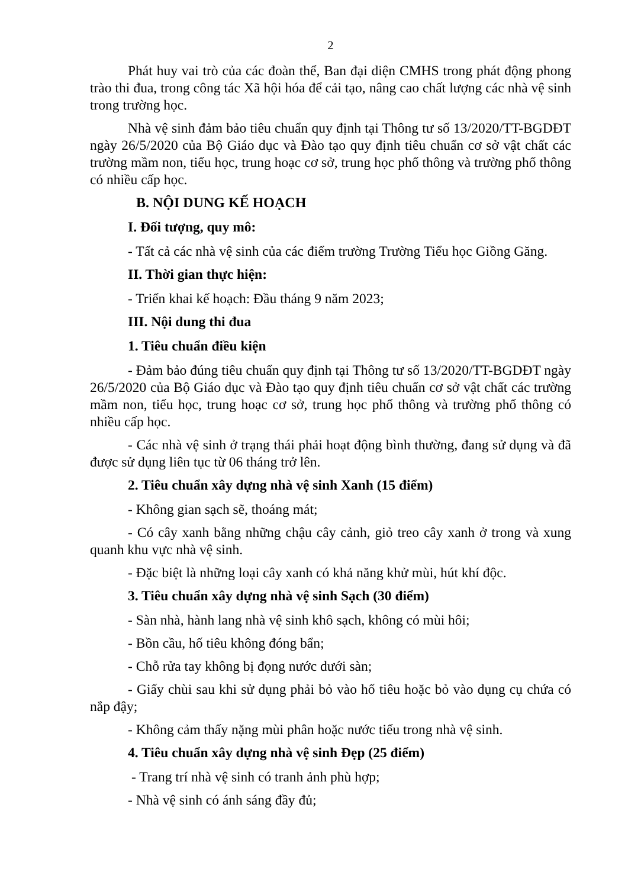2
Phát huy vai trò của các đoàn thể, Ban đại diện CMHS trong phát động phong trào thi đua, trong công tác Xã hội hóa để cải tạo, nâng cao chất lượng các nhà vệ sinh trong trường học.
Nhà vệ sinh đảm bảo tiêu chuẩn quy định tại Thông tư số 13/2020/TT-BGDĐT ngày 26/5/2020 của Bộ Giáo dục và Đào tạo quy định tiêu chuẩn cơ sở vật chất các trường mầm non, tiểu học, trung hoạc cơ sở, trung học phổ thông và trường phổ thông có nhiều cấp học.
B. NỘI DUNG KẾ HOẠCH
I. Đối tượng, quy mô:
- Tất cả các nhà vệ sinh của các điểm trường Trường Tiểu học Giồng Găng.
II. Thời gian thực hiện:
- Triển khai kế hoạch: Đầu tháng 9 năm 2023;
III. Nội dung thi đua
1. Tiêu chuẩn điều kiện
- Đảm bảo đúng tiêu chuẩn quy định tại Thông tư số 13/2020/TT-BGDĐT ngày 26/5/2020 của Bộ Giáo dục và Đào tạo quy định tiêu chuẩn cơ sở vật chất các trường mầm non, tiểu học, trung hoạc cơ sở, trung học phổ thông và trường phổ thông có nhiều cấp học.
- Các nhà vệ sinh ở trạng thái phải hoạt động bình thường, đang sử dụng và đã được sử dụng liên tục từ 06 tháng trở lên.
2. Tiêu chuẩn xây dựng nhà vệ sinh Xanh (15 điểm)
- Không gian sạch sẽ, thoáng mát;
- Có cây xanh bằng những chậu cây cảnh, giỏ treo cây xanh ở trong và xung quanh khu vực nhà vệ sinh.
- Đặc biệt là những loại cây xanh có khả năng khử mùi, hút khí độc.
3. Tiêu chuẩn xây dựng nhà vệ sinh Sạch (30 điểm)
- Sàn nhà, hành lang nhà vệ sinh khô sạch, không có mùi hôi;
- Bồn cầu, hố tiêu không đóng bẩn;
- Chỗ rửa tay không bị đọng nước dưới sàn;
- Giấy chùi sau khi sử dụng phải bỏ vào hố tiêu hoặc bỏ vào dụng cụ chứa có nắp đậy;
- Không cảm thấy nặng mùi phân hoặc nước tiểu trong nhà vệ sinh.
4. Tiêu chuẩn xây dựng nhà vệ sinh Đẹp (25 điểm)
- Trang trí nhà vệ sinh có tranh ảnh phù hợp;
- Nhà vệ sinh có ánh sáng đầy đủ;